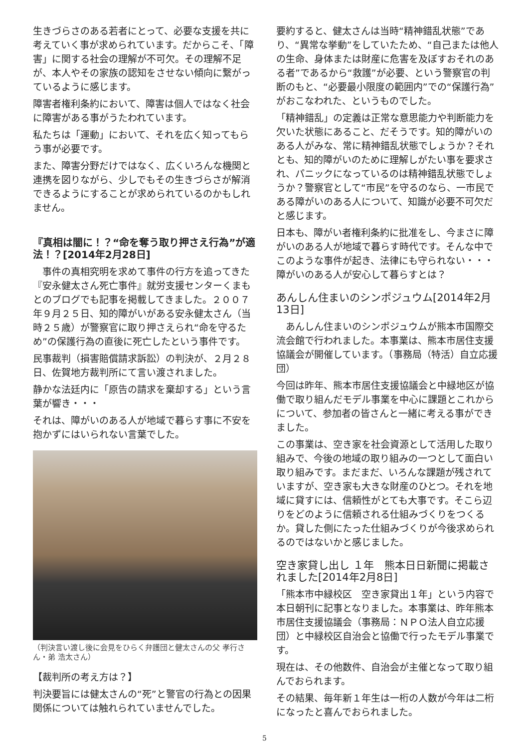生きづらさのある若者にとって、必要な支援を共に考えていく事が求められています。だからこそ、「障害」に関する社会の理解が不可欠。その理解不足が、本人やその家族の認知をさせない傾向に繋がっているように感じます。
障害者権利条約において、障害は個人ではなく社会に障害がある事がうたわれています。
私たちは「運動」において、それを広く知ってもらう事が必要です。
また、障害分野だけではなく、広くいろんな機関と連携を図りながら、少しでもその生きづらさが解消できるようにすることが求められているのかもしれません。
『真相は闇に！？“命を奪う取り押さえ行為”が適法！？[2014年2月28日]
　事件の真相究明を求めて事件の行方を追ってきた『安永健太さん死亡事件』就労支援センターくまもとのブログでも記事を掲載してきました。２００７年９月２５日、知的障がいがある安永健太さん（当時２５歳）が警察官に取り押さえられ“命を守るため”の保護行為の直後に死亡したという事件です。
民事裁判（損害賠償請求訴訟）の判決が、２月２８日、佐賀地方裁判所にて言い渡されました。
静かな法廷内に「原告の請求を棄却する」という言葉が響き・・・
それは、障がいのある人が地域で暮らす事に不安を抱かずにはいられない言葉でした。
（判決言い渡し後に会見をひらく弁護団と健太さんの父 孝行さん・弟 浩太さん）
【裁判所の考え方は？】
判決要旨には健太さんの“死”と警官の行為との因果関係については触れられていませんでした。
要約すると、健太さんは当時“精神錯乱状態”であり、“異常な挙動”をしていたため、“自己または他人の生命、身体または財産に危害を及ぼすおそれのある者”であるから“救護”が必要、という警察官の判断のもと、“必要最小限度の範囲内”での“保護行為”がおこなわれた、というものでした。
「精神錯乱」の定義は正常な意思能力や判断能力を欠いた状態にあること、だそうです。知的障がいのある人がみな、常に精神錯乱状態でしょうか？それとも、知的障がいのために理解しがたい事を要求され、パニックになっているのは精神錯乱状態でしょうか？警察官として“市民”を守るのなら、一市民である障がいのある人について、知識が必要不可欠だと感じます。
日本も、障がい者権利条約に批准をし、今まさに障がいのある人が地域で暮らす時代です。そんな中でこのような事件が起き、法律にも守られない・・・障がいのある人が安心して暮らすとは？
あんしん住まいのシンポジュウム[2014年2月13日]
　あんしん住まいのシンポジュウムが熊本市国際交流会館で行われました。本事業は、熊本市居住支援協議会が開催しています。（事務局（特活）自立応援団）
今回は昨年、熊本市居住支援協議会と中緑地区が協働で取り組んだモデル事業を中心に課題とこれからについて、参加者の皆さんと一緒に考える事ができました。
この事業は、空き家を社会資源として活用した取り組みで、今後の地域の取り組みの一つとして面白い取り組みです。まだまだ、いろんな課題が残されていますが、空き家も大きな財産のひとつ。それを地域に貸すには、信頼性がとても大事です。そこら辺りをどのように信頼される仕組みづくりをつくるか。貸した側にたった仕組みづくりが今後求められるのではないかと感じました。
空き家貸し出し １年　熊本日日新聞に掲載されました[2014年2月8日]
「熊本市中緑校区　空き家貸出１年」という内容で本日朝刊に記事となりました。本事業は、昨年熊本市居住支援協議会（事務局：ＮＰＯ法人自立応援団）と中緑校区自治会と協働で行ったモデル事業です。
現在は、その他数件、自治会が主催となって取り組んでおられます。
その結果、毎年新１年生は一桁の人数が今年は二桁になったと喜んでおられました。
5